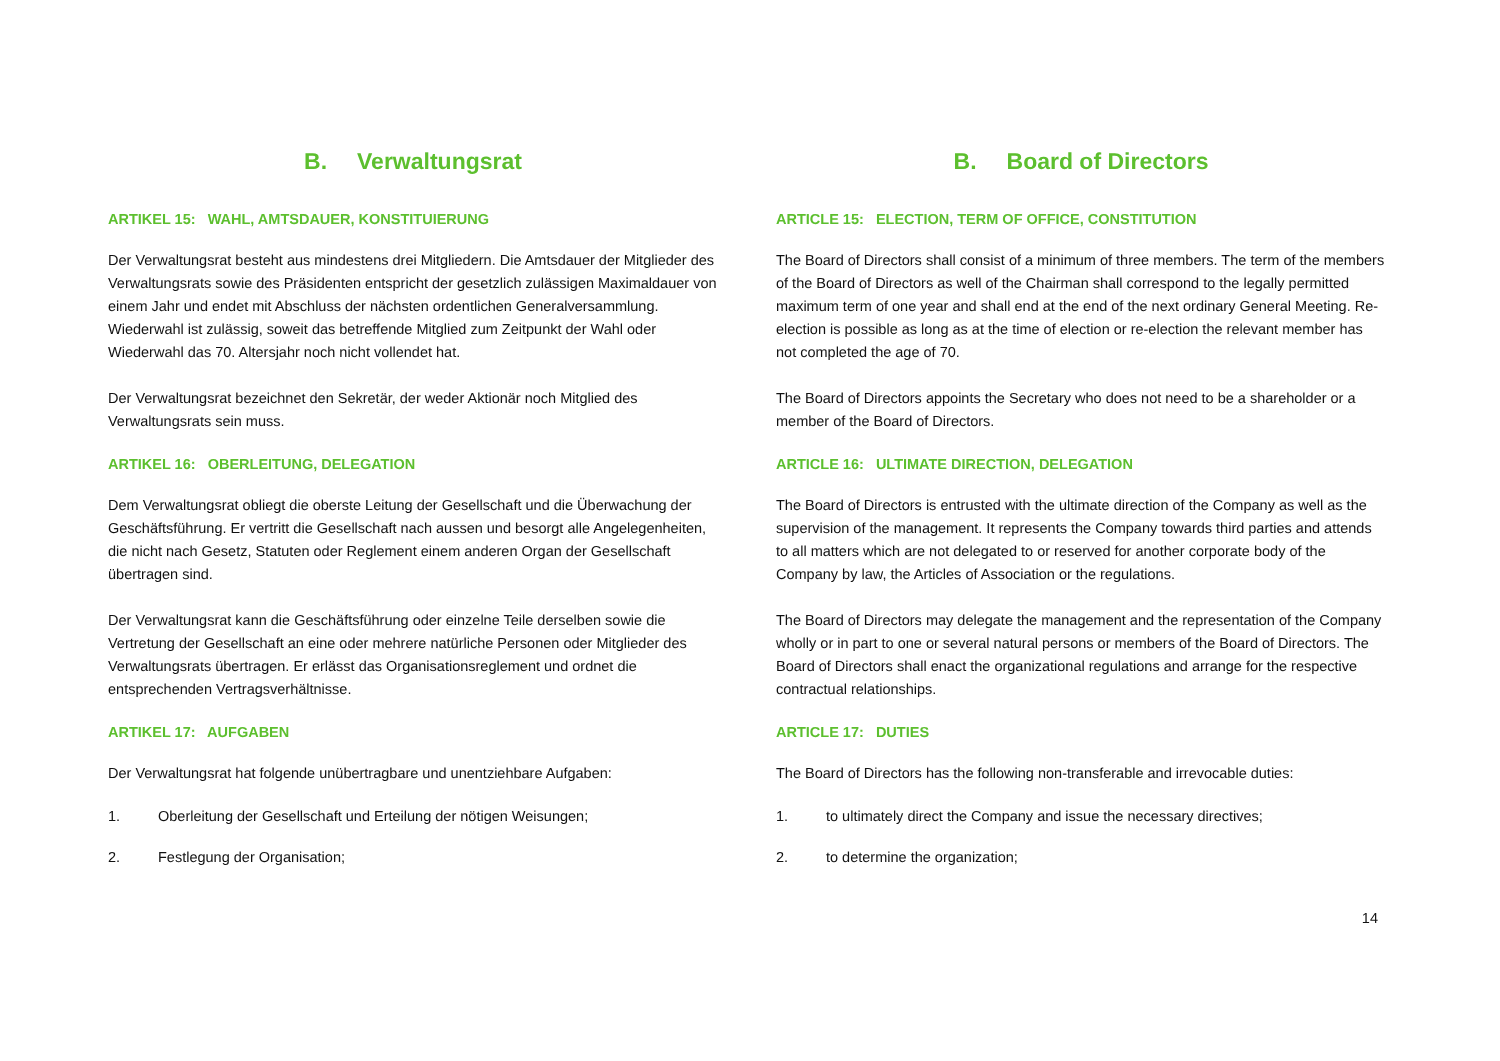B. Verwaltungsrat
ARTIKEL 15: WAHL, AMTSDAUER, KONSTITUIERUNG
Der Verwaltungsrat besteht aus mindestens drei Mitgliedern. Die Amtsdauer der Mitglieder des Verwaltungsrats sowie des Präsidenten entspricht der gesetzlich zulässigen Maximaldauer von einem Jahr und endet mit Abschluss der nächsten ordentlichen Generalversammlung. Wiederwahl ist zulässig, soweit das betreffende Mitglied zum Zeitpunkt der Wahl oder Wiederwahl das 70. Altersjahr noch nicht vollendet hat.
Der Verwaltungsrat bezeichnet den Sekretär, der weder Aktionär noch Mitglied des Verwaltungsrats sein muss.
ARTIKEL 16: OBERLEITUNG, DELEGATION
Dem Verwaltungsrat obliegt die oberste Leitung der Gesellschaft und die Überwachung der Geschäftsführung. Er vertritt die Gesellschaft nach aussen und besorgt alle Angelegenheiten, die nicht nach Gesetz, Statuten oder Reglement einem anderen Organ der Gesellschaft übertragen sind.
Der Verwaltungsrat kann die Geschäftsführung oder einzelne Teile derselben sowie die Vertretung der Gesellschaft an eine oder mehrere natürliche Personen oder Mitglieder des Verwaltungsrats übertragen. Er erlässt das Organisationsreglement und ordnet die entsprechenden Vertragsverhältnisse.
ARTIKEL 17: AUFGABEN
Der Verwaltungsrat hat folgende unübertragbare und unentziehbare Aufgaben:
1. Oberleitung der Gesellschaft und Erteilung der nötigen Weisungen;
2. Festlegung der Organisation;
B. Board of Directors
ARTICLE 15: ELECTION, TERM OF OFFICE, CONSTITUTION
The Board of Directors shall consist of a minimum of three members. The term of the members of the Board of Directors as well of the Chairman shall correspond to the legally permitted maximum term of one year and shall end at the end of the next ordinary General Meeting. Re-election is possible as long as at the time of election or re-election the relevant member has not completed the age of 70.
The Board of Directors appoints the Secretary who does not need to be a shareholder or a member of the Board of Directors.
ARTICLE 16: ULTIMATE DIRECTION, DELEGATION
The Board of Directors is entrusted with the ultimate direction of the Company as well as the supervision of the management. It represents the Company towards third parties and attends to all matters which are not delegated to or reserved for another corporate body of the Company by law, the Articles of Association or the regulations.
The Board of Directors may delegate the management and the representation of the Company wholly or in part to one or several natural persons or members of the Board of Directors. The Board of Directors shall enact the organizational regulations and arrange for the respective contractual relationships.
ARTICLE 17: DUTIES
The Board of Directors has the following non-transferable and irrevocable duties:
1. to ultimately direct the Company and issue the necessary directives;
2. to determine the organization;
14